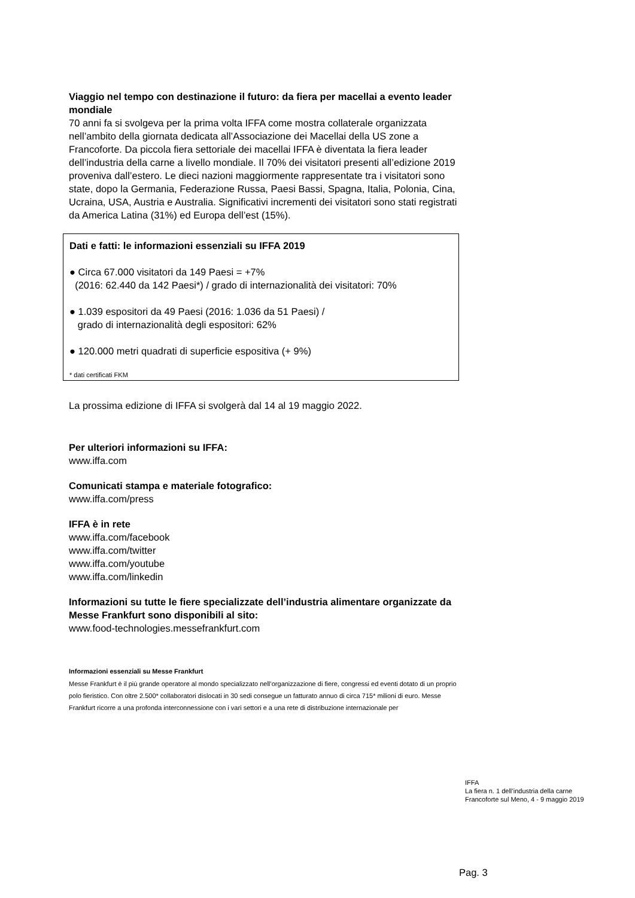Viaggio nel tempo con destinazione il futuro: da fiera per macellai a evento leader mondiale
70 anni fa si svolgeva per la prima volta IFFA come mostra collaterale organizzata nell’ambito della giornata dedicata all’Associazione dei Macellai della US zone a Francoforte. Da piccola fiera settoriale dei macellai IFFA è diventata la fiera leader dell’industria della carne a livello mondiale. Il 70% dei visitatori presenti all’edizione 2019 proveniva dall’estero. Le dieci nazioni maggiormente rappresentate tra i visitatori sono state, dopo la Germania, Federazione Russa, Paesi Bassi, Spagna, Italia, Polonia, Cina, Ucraina, USA, Austria e Australia. Significativi incrementi dei visitatori sono stati registrati da America Latina (31%) ed Europa dell’est (15%).
Dati e fatti: le informazioni essenziali su IFFA 2019
● Circa 67.000 visitatori da 149 Paesi = +7%
(2016: 62.440 da 142 Paesi*) / grado di internazionalità dei visitatori: 70%
● 1.039 espositori da 49 Paesi (2016: 1.036 da 51 Paesi) /
grado di internazionalità degli espositori: 62%
● 120.000 metri quadrati di superficie espositiva (+ 9%)
* dati certificati FKM
La prossima edizione di IFFA si svolgerà dal 14 al 19 maggio 2022.
Per ulteriori informazioni su IFFA:
www.iffa.com
Comunicati stampa e materiale fotografico:
www.iffa.com/press
IFFA è in rete
www.iffa.com/facebook
www.iffa.com/twitter
www.iffa.com/youtube
www.iffa.com/linkedin
Informazioni su tutte le fiere specializzate dell’industria alimentare organizzate da Messe Frankfurt sono disponibili al sito:
www.food-technologies.messefrankfurt.com
Informazioni essenziali su Messe Frankfurt
Messe Frankfurt è il più grande operatore al mondo specializzato nell’organizzazione di fiere, congressi ed eventi dotato di un proprio polo fieristico. Con oltre 2.500* collaboratori dislocati in 30 sedi consegue un fatturato annuo di circa 715* milioni di euro. Messe Frankfurt ricorre a una profonda interconnessione con i vari settori e a una rete di distribuzione internazionale per
IFFA
La fiera n. 1 dell’industria della carne
Francoforte sul Meno, 4 - 9 maggio 2019
Pag. 3